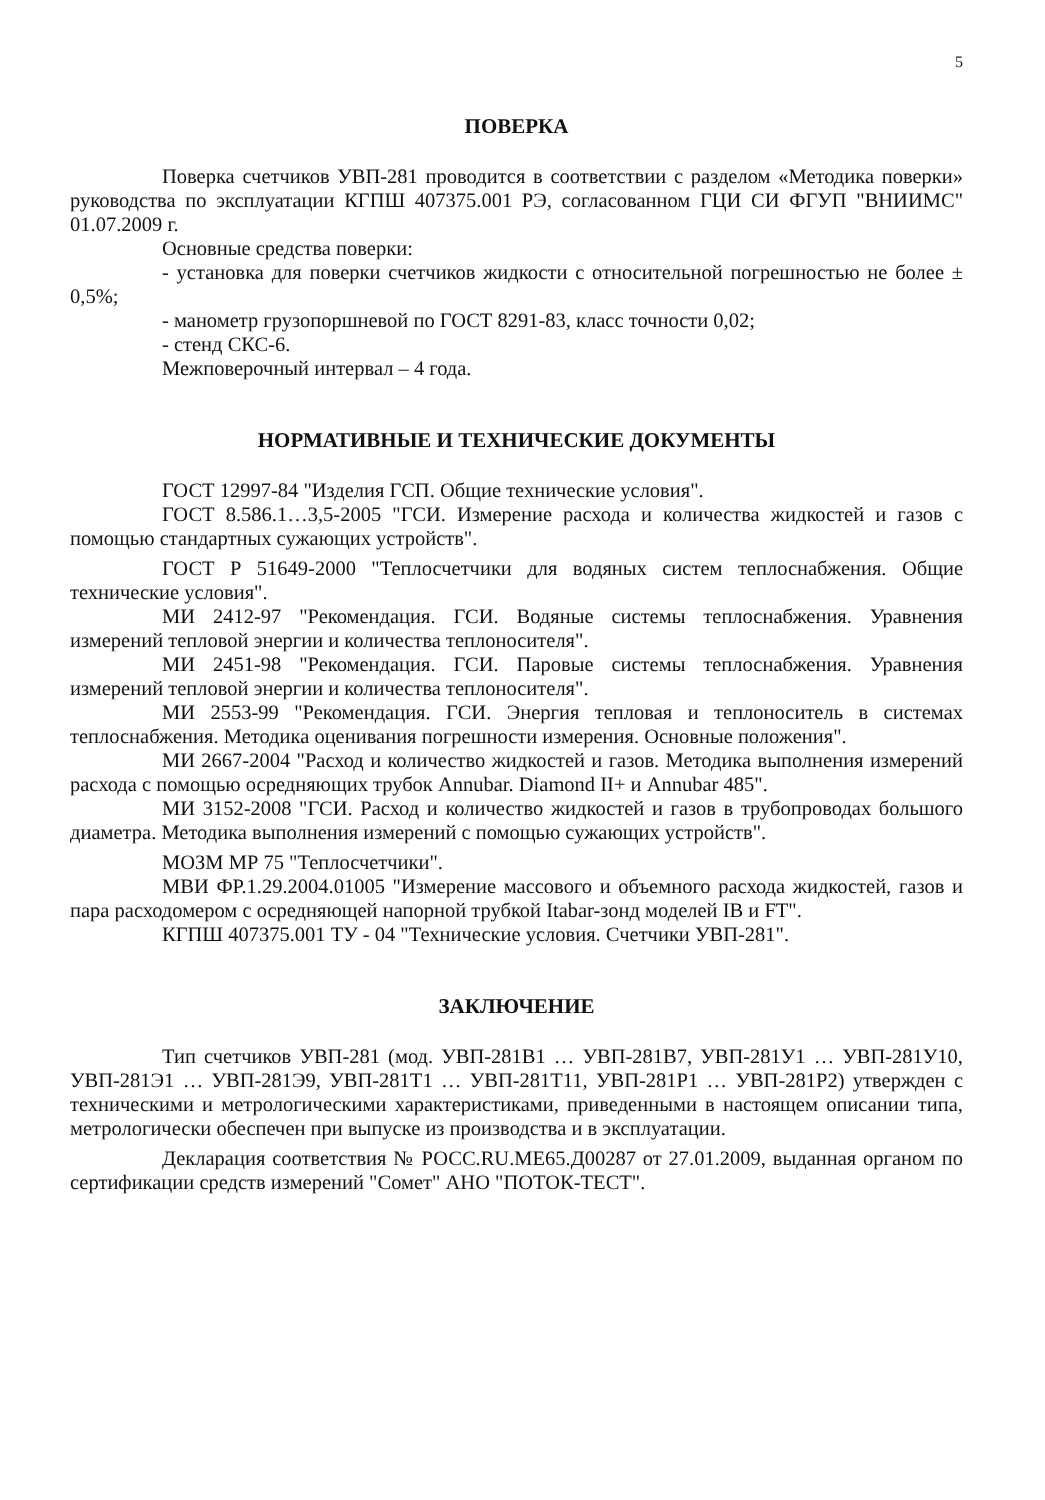5
ПОВЕРКА
Поверка счетчиков УВП-281 проводится в соответствии с разделом «Методика поверки» руководства по эксплуатации КГПШ 407375.001 РЭ, согласованном ГЦИ СИ ФГУП "ВНИИМС" 01.07.2009 г.
Основные средства поверки:
- установка для поверки счетчиков жидкости с относительной погрешностью не более ± 0,5%;
- манометр грузопоршневой по ГОСТ 8291-83, класс точности 0,02;
- стенд СКС-6.
Межповерочный интервал – 4 года.
НОРМАТИВНЫЕ И ТЕХНИЧЕСКИЕ ДОКУМЕНТЫ
ГОСТ 12997-84 "Изделия ГСП. Общие технические условия".
ГОСТ 8.586.1…3,5-2005 "ГСИ. Измерение расхода и количества жидкостей и газов с помощью стандартных сужающих устройств".
ГОСТ Р 51649-2000 "Теплосчетчики для водяных систем теплоснабжения. Общие технические условия".
МИ 2412-97 "Рекомендация. ГСИ. Водяные системы теплоснабжения. Уравнения измерений тепловой энергии и количества теплоносителя".
МИ 2451-98 "Рекомендация. ГСИ. Паровые системы теплоснабжения. Уравнения измерений тепловой энергии и количества теплоносителя".
МИ 2553-99 "Рекомендация. ГСИ. Энергия тепловая и теплоноситель в системах теплоснабжения. Методика оценивания погрешности измерения. Основные положения".
МИ 2667-2004 "Расход и количество жидкостей и газов. Методика выполнения измерений расхода с помощью осредняющих трубок Annubar. Diamond II+ и Annubar 485".
МИ 3152-2008 "ГСИ. Расход и количество жидкостей и газов в трубопроводах большого диаметра. Методика выполнения измерений с помощью сужающих устройств".
МОЗМ МР 75 "Теплосчетчики".
МВИ ФР.1.29.2004.01005 "Измерение массового и объемного расхода жидкостей, газов и пара расходомером с осредняющей напорной трубкой Itabar-зонд моделей IB и FT".
КГПШ 407375.001 ТУ - 04 "Технические условия. Счетчики УВП-281".
ЗАКЛЮЧЕНИЕ
Тип счетчиков УВП-281 (мод. УВП-281В1 … УВП-281В7, УВП-281У1 … УВП-281У10, УВП-281Э1 … УВП-281Э9, УВП-281Т1 … УВП-281Т11, УВП-281Р1 … УВП-281Р2) утвержден с техническими и метрологическими характеристиками, приведенными в настоящем описании типа, метрологически обеспечен при выпуске из производства и в эксплуатации.
Декларация соответствия № РОСС.RU.МЕ65.Д00287 от 27.01.2009, выданная органом по сертификации средств измерений "Сомет" АНО "ПОТОК-ТЕСТ".